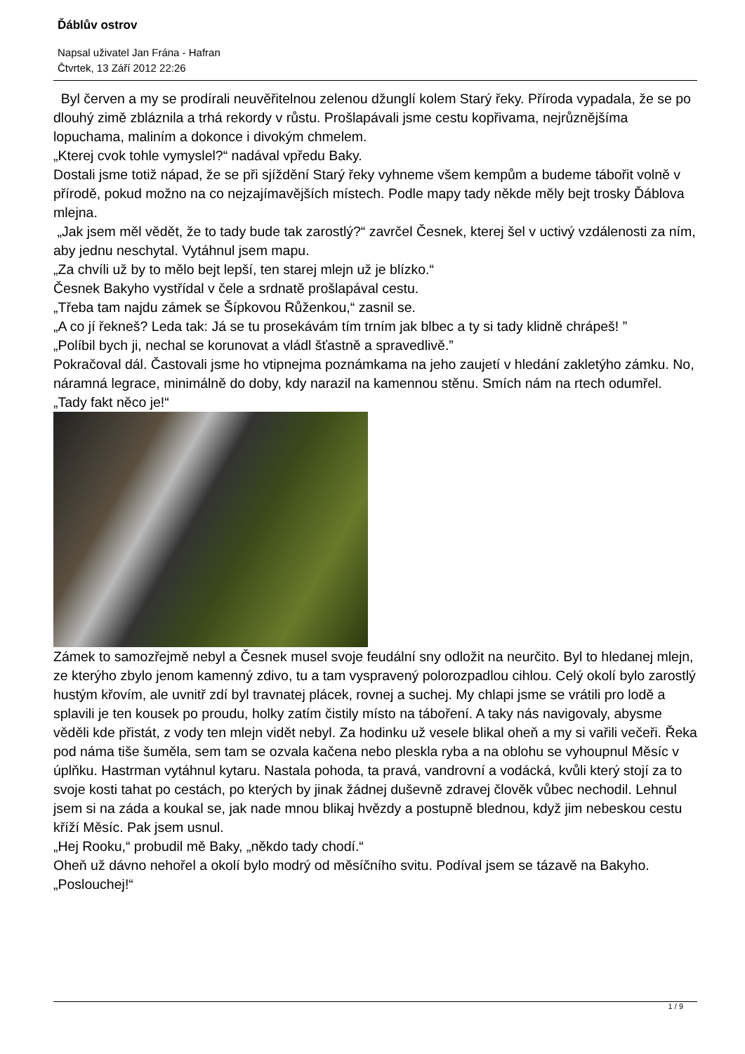Ďáblův ostrov
Napsal uživatel Jan Frána - Hafran
Čtvrtek, 13 Září 2012 22:26
Byl červen a my se prodírali neuvěřitelnou zelenou džunglí kolem Starý řeky. Příroda vypadala, že se po dlouhý zimě zbláznila a trhá rekordy v růstu. Prošlapávali jsme cestu kopřivama, nejrůznějšíma lopuchama, maliním a dokonce i divokým chmelem.
„Kterej cvok tohle vymyslel?“ nadával vpředu Baky.
Dostali jsme totiž nápad, že se při sjíždění Starý řeky vyhneme všem kempům a budeme tábořit volně v přírodě, pokud možno na co nejzajímavějších místech. Podle mapy tady někde měly bejt trosky Ďáblova mlejna.
„Jak jsem měl vědět, že to tady bude tak zarostlý?“ zavrčel Česnek, kterej šel v uctivý vzdálenosti za ním, aby jednu neschytal. Vytáhnul jsem mapu.
„Za chvíli už by to mělo bejt lepší, ten starej mlejn už je blízko.“
Česnek Bakyho vystřídal v čele a srdnatě prošlapával cestu.
„Třeba tam najdu zámek se Šípkovou Růženkou,“ zasnil se.
„A co jí řekneš? Leda tak: Já se tu prosekávám tím trním jak blbec a ty si tady klidně chrápeš! ”
„Políbil bych ji, nechal se korunovat a vládl šťastně a spravedlivě.”
Pokračoval dál. Častovali jsme ho vtipnejma poznámkama na jeho zaujetí v hledání zakletýho zámku. No, náramná legrace, minimálně do doby, kdy narazil na kamennou stěnu. Smích nám na rtech odumřel.
„Tady fakt něco je!“
Zámek to samozřejmě nebyl a Česnek musel svoje feudální sny odložit na neurčito. Byl to hledanej mlejn, ze kterýho zbylo jenom kamenný zdivo, tu a tam vyspravený polorozpadlou cihlou. Celý okolí bylo zarostlý hustým křovím, ale uvnitř zdí byl travnatej plácek, rovnej a suchej. My chlapi jsme se vrátili pro lodě a splavili je ten kousek po proudu, holky zatím čistily místo na táboření. A taky nás navigovaly, abysme věděli kde přistát, z vody ten mlejn vidět nebyl. Za hodinku už vesele blikal oheň a my si vařili večeři. Řeka pod náma tiše šuměla, sem tam se ozvala kačena nebo pleskla ryba a na oblohu se vyhoupnul Měsíc v úplňku. Hastrman vytáhnul kytaru. Nastala pohoda, ta pravá, vandrovní a vodácká, kvůli který stojí za to svoje kosti tahat po cestách, po kterých by jinak žádnej duševně zdravej člověk vůbec nechodil. Lehnul jsem si na záda a koukal se, jak nade mnou blikaj hvězdy a postupně blednou, když jim nebeskou cestu kříží Měsíc. Pak jsem usnul.
„Hej Rooku,“ probudil mě Baky, „někdo tady chodí.“
Oheň už dávno nehořel a okolí bylo modrý od měsíčního svitu. Podíval jsem se tázavě na Bakyho.
„Poslouchej!“
1 / 9